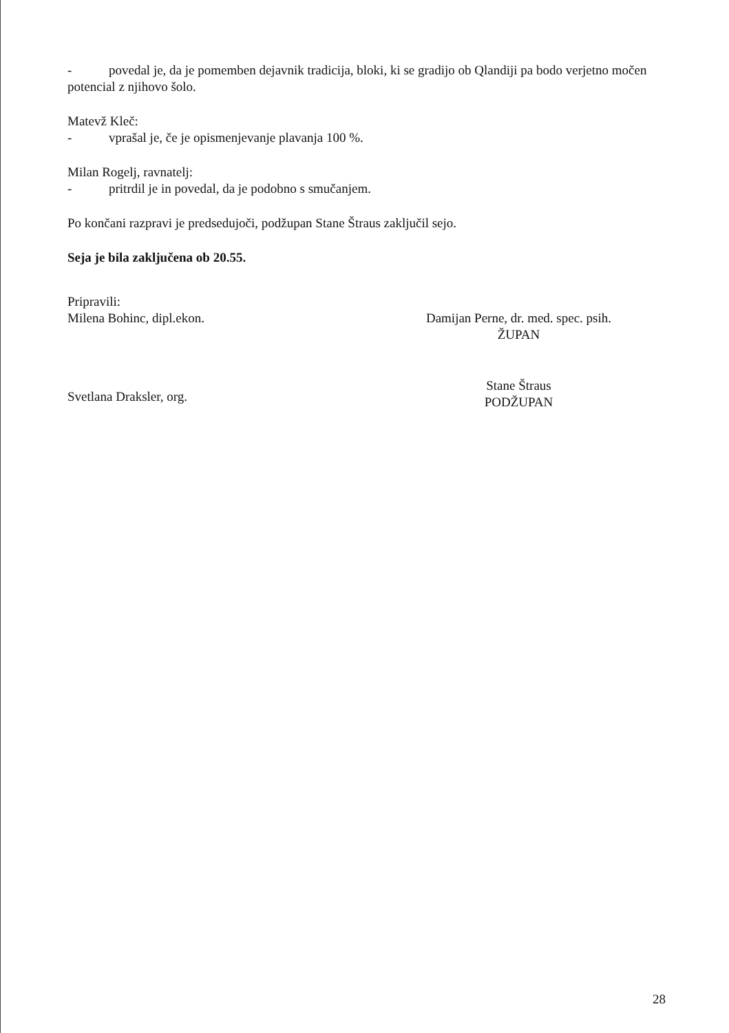- povedal je, da je pomemben dejavnik tradicija, bloki, ki se gradijo ob Qlandiji pa bodo verjetno močen potencial z njihovo šolo.
Matevž Kleč:
- vprašal je, če je opismenjevanje plavanja 100 %.
Milan Rogelj, ravnatelj:
- pritrdil je in povedal, da je podobno s smučanjem.
Po končani razpravi je predsedujoči, podžupan Stane Štraus zaključil sejo.
Seja je bila zaključena ob 20.55.
Pripravili:
Milena Bohinc, dipl.ekon.
Svetlana Draksler, org.
Damijan Perne, dr. med. spec. psih.
ŽUPAN
Stane Štraus
PODŽUPAN
28